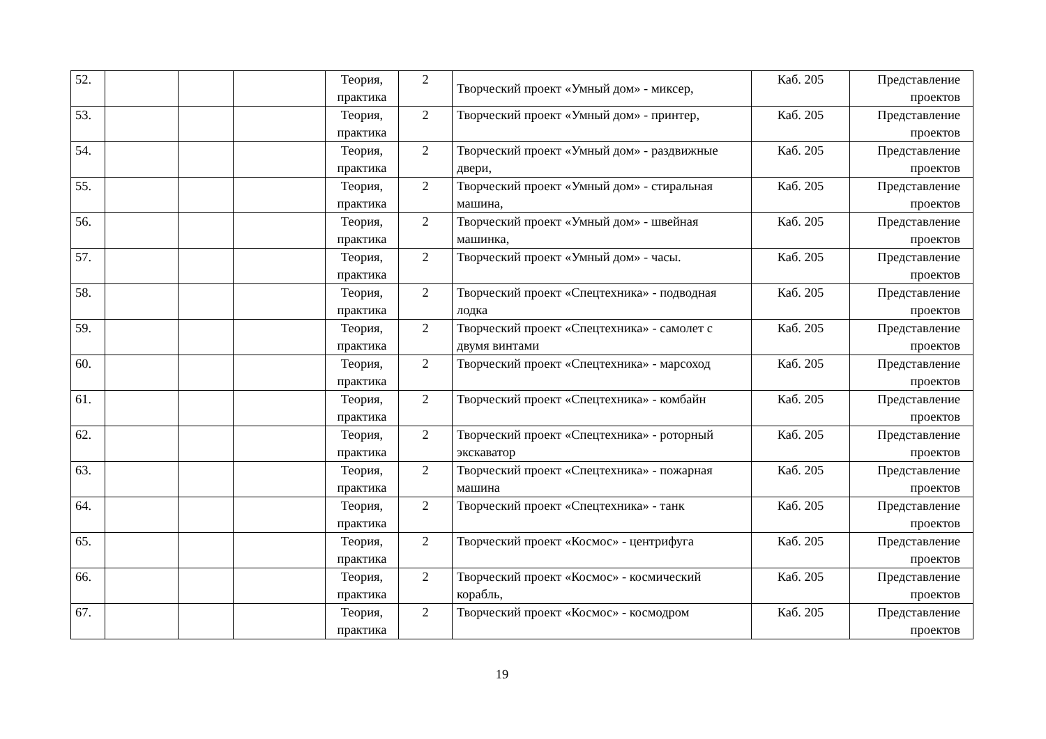| 52. | | | | Теория, практика | 2 | Творческий проект «Умный дом» - миксер, | Каб. 205 | Представление проектов |
| 53. | | | | Теория, практика | 2 | Творческий проект «Умный дом» - принтер, | Каб. 205 | Представление проектов |
| 54. | | | | Теория, практика | 2 | Творческий проект «Умный дом» - раздвижные двери, | Каб. 205 | Представление проектов |
| 55. | | | | Теория, практика | 2 | Творческий проект «Умный дом» - стиральная машина, | Каб. 205 | Представление проектов |
| 56. | | | | Теория, практика | 2 | Творческий проект «Умный дом» - швейная машинка, | Каб. 205 | Представление проектов |
| 57. | | | | Теория, практика | 2 | Творческий проект «Умный дом» - часы. | Каб. 205 | Представление проектов |
| 58. | | | | Теория, практика | 2 | Творческий проект «Спецтехника» - подводная лодка | Каб. 205 | Представление проектов |
| 59. | | | | Теория, практика | 2 | Творческий проект «Спецтехника» - самолет с двумя винтами | Каб. 205 | Представление проектов |
| 60. | | | | Теория, практика | 2 | Творческий проект «Спецтехника» - марсоход | Каб. 205 | Представление проектов |
| 61. | | | | Теория, практика | 2 | Творческий проект «Спецтехника» - комбайн | Каб. 205 | Представление проектов |
| 62. | | | | Теория, практика | 2 | Творческий проект «Спецтехника» - роторный экскаватор | Каб. 205 | Представление проектов |
| 63. | | | | Теория, практика | 2 | Творческий проект «Спецтехника» - пожарная машина | Каб. 205 | Представление проектов |
| 64. | | | | Теория, практика | 2 | Творческий проект «Спецтехника» - танк | Каб. 205 | Представление проектов |
| 65. | | | | Теория, практика | 2 | Творческий проект «Космос» - центрифуга | Каб. 205 | Представление проектов |
| 66. | | | | Теория, практика | 2 | Творческий проект «Космос» - космический корабль, | Каб. 205 | Представление проектов |
| 67. | | | | Теория, практика | 2 | Творческий проект «Космос» - космодром | Каб. 205 | Представление проектов |
19